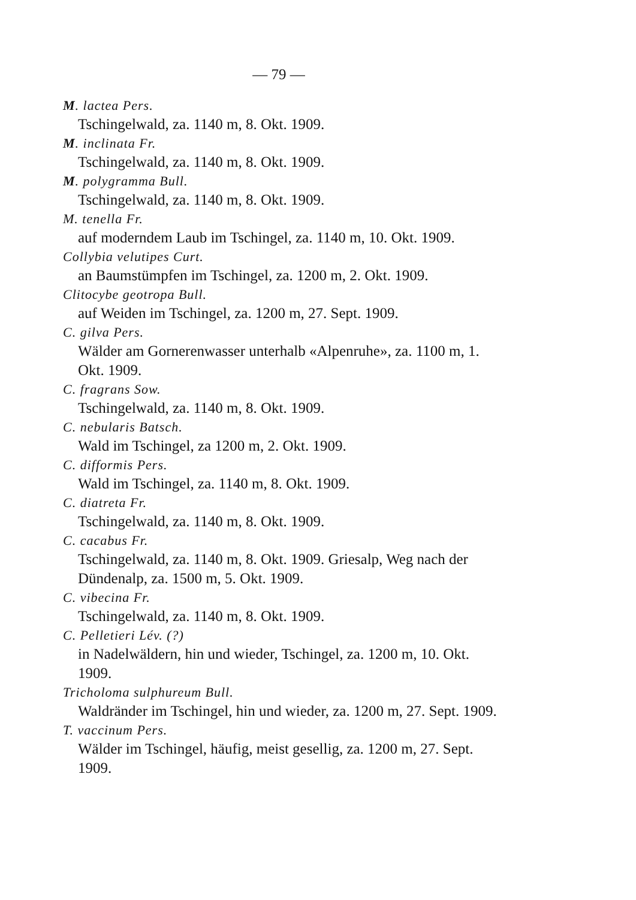— 79 —
M. lactea Pers.
Tschingelwald, za. 1140 m, 8. Okt. 1909.
M. inclinata Fr.
Tschingelwald, za. 1140 m, 8. Okt. 1909.
M. polygramma Bull.
Tschingelwald, za. 1140 m, 8. Okt. 1909.
M. tenella Fr.
auf moderndem Laub im Tschingel, za. 1140 m, 10. Okt. 1909.
Collybia velutipes Curt.
an Baumstümpfen im Tschingel, za. 1200 m, 2. Okt. 1909.
Clitocybe geotropa Bull.
auf Weiden im Tschingel, za. 1200 m, 27. Sept. 1909.
C. gilva Pers.
Wälder am Gornerenwasser unterhalb «Alpenruhe», za. 1100 m, 1. Okt. 1909.
C. fragrans Sow.
Tschingelwald, za. 1140 m, 8. Okt. 1909.
C. nebularis Batsch.
Wald im Tschingel, za 1200 m, 2. Okt. 1909.
C. difformis Pers.
Wald im Tschingel, za. 1140 m, 8. Okt. 1909.
C. diatreta Fr.
Tschingelwald, za. 1140 m, 8. Okt. 1909.
C. cacabus Fr.
Tschingelwald, za. 1140 m, 8. Okt. 1909. Griesalp, Weg nach der Dündenalp, za. 1500 m, 5. Okt. 1909.
C. vibecina Fr.
Tschingelwald, za. 1140 m, 8. Okt. 1909.
C. Pelletieri Lév. (?)
in Nadelwäldern, hin und wieder, Tschingel, za. 1200 m, 10. Okt. 1909.
Tricholoma sulphureum Bull.
Waldränder im Tschingel, hin und wieder, za. 1200 m, 27. Sept. 1909.
T. vaccinum Pers.
Wälder im Tschingel, häufig, meist gesellig, za. 1200 m, 27. Sept. 1909.